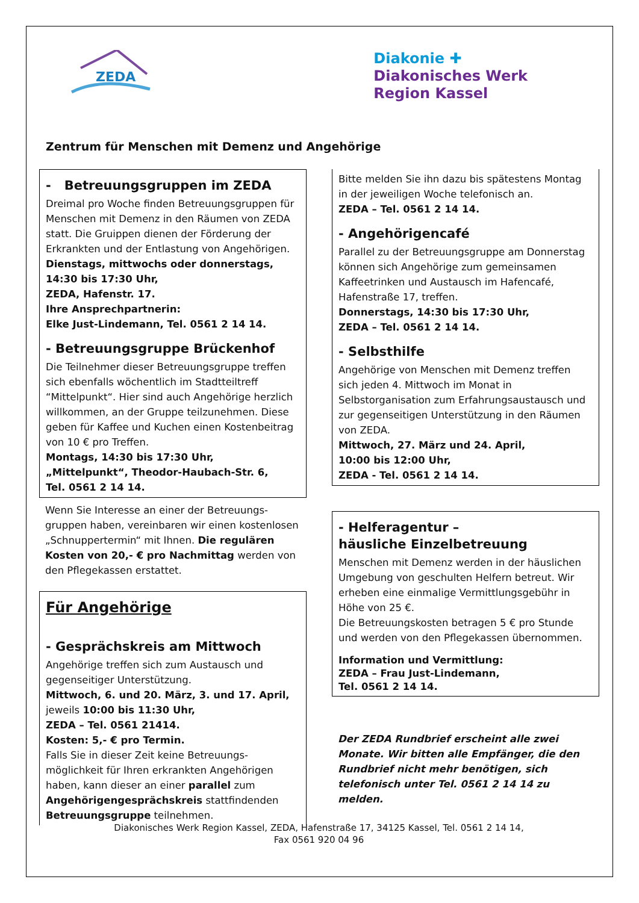ZEDA
Diakonie ✚
Diakonisches Werk
Region Kassel
Zentrum für Menschen mit Demenz und Angehörige
- Betreuungsgruppen im ZEDA
Dreimal pro Woche finden Betreuungsgruppen für Menschen mit Demenz in den Räumen von ZEDA statt. Die Gruippen dienen der Förderung der Erkrankten und der Entlastung von Angehörigen.
Dienstags, mittwochs oder donnerstags, 14:30 bis 17:30 Uhr,
ZEDA, Hafenstr. 17.
Ihre Ansprechpartnerin:
Elke Just-Lindemann, Tel. 0561 2 14 14.
- Betreuungsgruppe Brückenhof
Die Teilnehmer dieser Betreuungsgruppe treffen sich ebenfalls wöchentlich im Stadtteiltreff “Mittelpunkt“. Hier sind auch Angehörige herzlich willkommen, an der Gruppe teilzunehmen. Diese geben für Kaffee und Kuchen einen Kostenbeitrag von 10 € pro Treffen.
Montags, 14:30 bis 17:30 Uhr,
„Mittelpunkt“, Theodor-Haubach-Str. 6,
Tel. 0561 2 14 14.
Wenn Sie Interesse an einer der Betreuungs-gruppen haben, vereinbaren wir einen kostenlosen „Schnuppertermin“ mit Ihnen. Die regulären Kosten von 20,- € pro Nachmittag werden von den Pflegekassen erstattet.
Für Angehörige
- Gesprächskreis am Mittwoch
Angehörige treffen sich zum Austausch und gegenseitiger Unterstützung.
Mittwoch, 6. und 20. März, 3. und 17. April, jeweils 10:00 bis 11:30 Uhr,
ZEDA – Tel. 0561 21414.
Kosten: 5,- € pro Termin.
Falls Sie in dieser Zeit keine Betreuungs-möglichkeit für Ihren erkrankten Angehörigen haben, kann dieser an einer parallel zum Angehörigengesprächskreis stattfindenden Betreuungsgruppe teilnehmen.
Bitte melden Sie ihn dazu bis spätestens Montag in der jeweiligen Woche telefonisch an.
ZEDA – Tel. 0561 2 14 14.
- Angehörigencafé
Parallel zu der Betreuungsgruppe am Donnerstag können sich Angehörige zum gemeinsamen Kaffeetrinken und Austausch im Hafencafé, Hafenstraße 17, treffen.
Donnerstags, 14:30 bis 17:30 Uhr,
ZEDA – Tel. 0561 2 14 14.
- Selbsthilfe
Angehörige von Menschen mit Demenz treffen sich jeden 4. Mittwoch im Monat in Selbstorganisation zum Erfahrungsaustausch und zur gegenseitigen Unterstützung in den Räumen von ZEDA.
Mittwoch, 27. März und 24. April,
10:00 bis 12:00 Uhr,
ZEDA - Tel. 0561 2 14 14.
- Helferagentur –
häusliche Einzelbetreuung
Menschen mit Demenz werden in der häuslichen Umgebung von geschulten Helfern betreut. Wir erheben eine einmalige Vermittlungsgebühr in Höhe von 25 €.
Die Betreuungskosten betragen 5 € pro Stunde und werden von den Pflegekassen übernommen.
Information und Vermittlung:
ZEDA – Frau Just-Lindemann,
Tel. 0561 2 14 14.
Der ZEDA Rundbrief erscheint alle zwei Monate. Wir bitten alle Empfänger, die den Rundbrief nicht mehr benötigen, sich telefonisch unter Tel. 0561 2 14 14 zu melden.
Diakonisches Werk Region Kassel, ZEDA, Hafenstraße 17, 34125 Kassel, Tel. 0561 2 14 14,
Fax 0561 920 04 96